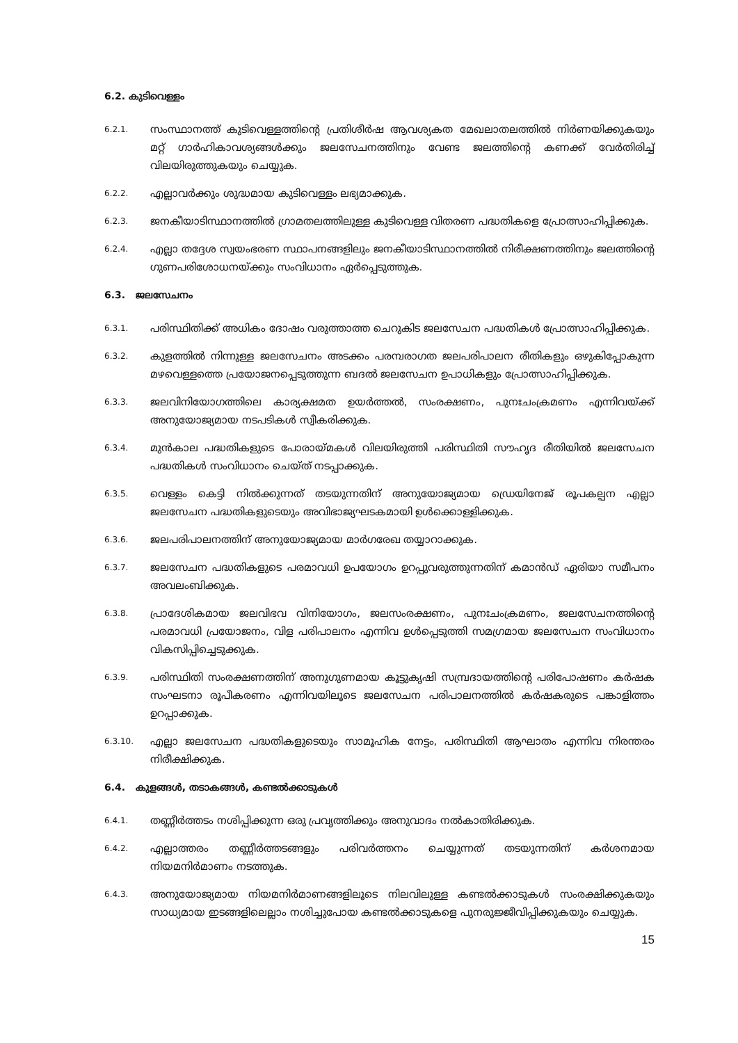6.2. കുടിവെള്ളം
6.2.1.
സംസ്ഥാനത്ത് കുടിവെള്ളത്തിന്റെ പ്രതിശീർഷ ആവശ്യകത മേഖലാതലത്തിൽ നിർണയിക്കുകയും മറ്റ് ഗാർഹികാവശ്യങ്ങൾക്കും ജലസേചനത്തിനും വേണ്ട ജലത്തിന്റെ കണക്ക് വേർതിരിച്ച് വിലയിരുത്തുകയും ചെയ്യുക.
6.2.2.
എല്ലാവർക്കും ശുദ്ധമായ കുടിവെള്ളം ലഭ്യമാക്കുക.
6.2.3.
ജനകീയാടിസ്ഥാനത്തിൽ ഗ്രാമതലത്തിലുള്ള കുടിവെള്ള വിതരണ പദ്ധതികളെ പ്രോത്സാഹിപ്പിക്കുക.
6.2.4.
എല്ലാ തദ്ദേശ സ്വയംഭരണ സ്ഥാപനങ്ങളിലും ജനകീയാടിസ്ഥാനത്തിൽ നിരീക്ഷണത്തിനും ജലത്തിന്റെ ഗുണപരിശോധനയ്ക്കും സംവിധാനം ഏർപ്പെടുത്തുക.
6.3. ജലസേചനം
6.3.1.
പരിസ്ഥിതിക്ക് അധികം ദോഷം വരുത്താത്ത ചെറുകിട ജലസേചന പദ്ധതികൾ പ്രോത്സാഹിപ്പിക്കുക.
6.3.2.
കുളത്തിൽ നിന്നുള്ള ജലസേചനം അടക്കം പരമ്പരാഗത ജലപരിപാലന രീതികളും ഒഴുകിപ്പോകുന്ന മഴവെള്ളത്തെ പ്രയോജനപ്പെടുത്തുന്ന ബദൽ ജലസേചന ഉപാധികളും പ്രോത്സാഹിപ്പിക്കുക.
6.3.3.
ജലവിനിയോഗത്തിലെ കാര്യക്ഷമത ഉയർത്തൽ, സംരക്ഷണം, പുനഃചംക്രമണം എന്നിവയ്ക്ക് അനുയോജ്യമായ നടപടികൾ സ്വീകരിക്കുക.
6.3.4.
മുൻകാല പദ്ധതികളുടെ പോരായ്മകൾ വിലയിരുത്തി പരിസ്ഥിതി സൗഹൃദ രീതിയിൽ ജലസേചന പദ്ധതികൾ സംവിധാനം ചെയ്ത് നടപ്പാക്കുക.
6.3.5.
വെള്ളം കെട്ടി നിൽക്കുന്നത് തടയുന്നതിന് അനുയോജ്യമായ ഡ്രെയിനേജ് രൂപകല്പന എല്ലാ ജലസേചന പദ്ധതികളുടെയും അവിഭാജ്യഘടകമായി ഉൾക്കൊള്ളിക്കുക.
6.3.6.
ജലപരിപാലനത്തിന് അനുയോജ്യമായ മാർഗരേഖ തയ്യാറാക്കുക.
6.3.7.
ജലസേചന പദ്ധതികളുടെ പരമാവധി ഉപയോഗം ഉറപ്പുവരുത്തുന്നതിന് കമാൻഡ് ഏരിയാ സമീപനം അവലംബിക്കുക.
6.3.8.
പ്രാദേശികമായ ജലവിഭവ വിനിയോഗം, ജലസംരക്ഷണം, പുനഃചംക്രമണം, ജലസേചനത്തിന്റെ പരമാവധി പ്രയോജനം, വിള പരിപാലനം എന്നിവ ഉൾപ്പെടുത്തി സമഗ്രമായ ജലസേചന സംവിധാനം വികസിപ്പിച്ചെടുക്കുക.
6.3.9.
പരിസ്ഥിതി സംരക്ഷണത്തിന് അനുഗുണമായ കൂട്ടുകൃഷി സമ്പ്രദായത്തിന്റെ പരിപോഷണം കർഷക സംഘടനാ രൂപീകരണം എന്നിവയിലൂടെ ജലസേചന പരിപാലനത്തിൽ കർഷകരുടെ പങ്കാളിത്തം ഉറപ്പാക്കുക.
6.3.10.
എല്ലാ ജലസേചന പദ്ധതികളുടെയും സാമൂഹിക നേട്ടം, പരിസ്ഥിതി ആഘാതം എന്നിവ നിരന്തരം നിരീക്ഷിക്കുക.
6.4. കുളങ്ങൾ, തടാകങ്ങൾ, കണ്ടൽക്കാടുകൾ
6.4.1.
തണ്ണീർത്തടം നശിപ്പിക്കുന്ന ഒരു പ്രവൃത്തിക്കും അനുവാദം നൽകാതിരിക്കുക.
6.4.2.
എല്ലാത്തരം തണ്ണീർത്തടങ്ങളും പരിവർത്തനം ചെയ്യുന്നത് തടയുന്നതിന് കർശനമായ നിയമനിർമാണം നടത്തുക.
6.4.3.
അനുയോജ്യമായ നിയമനിർമാണങ്ങളിലൂടെ നിലവിലുള്ള കണ്ടൽക്കാടുകൾ സംരക്ഷിക്കുകയും സാധ്യമായ ഇടങ്ങളിലെല്ലാം നശിച്ചുപോയ കണ്ടൽക്കാടുകളെ പുനരുജ്ജീവിപ്പിക്കുകയും ചെയ്യുക.
15